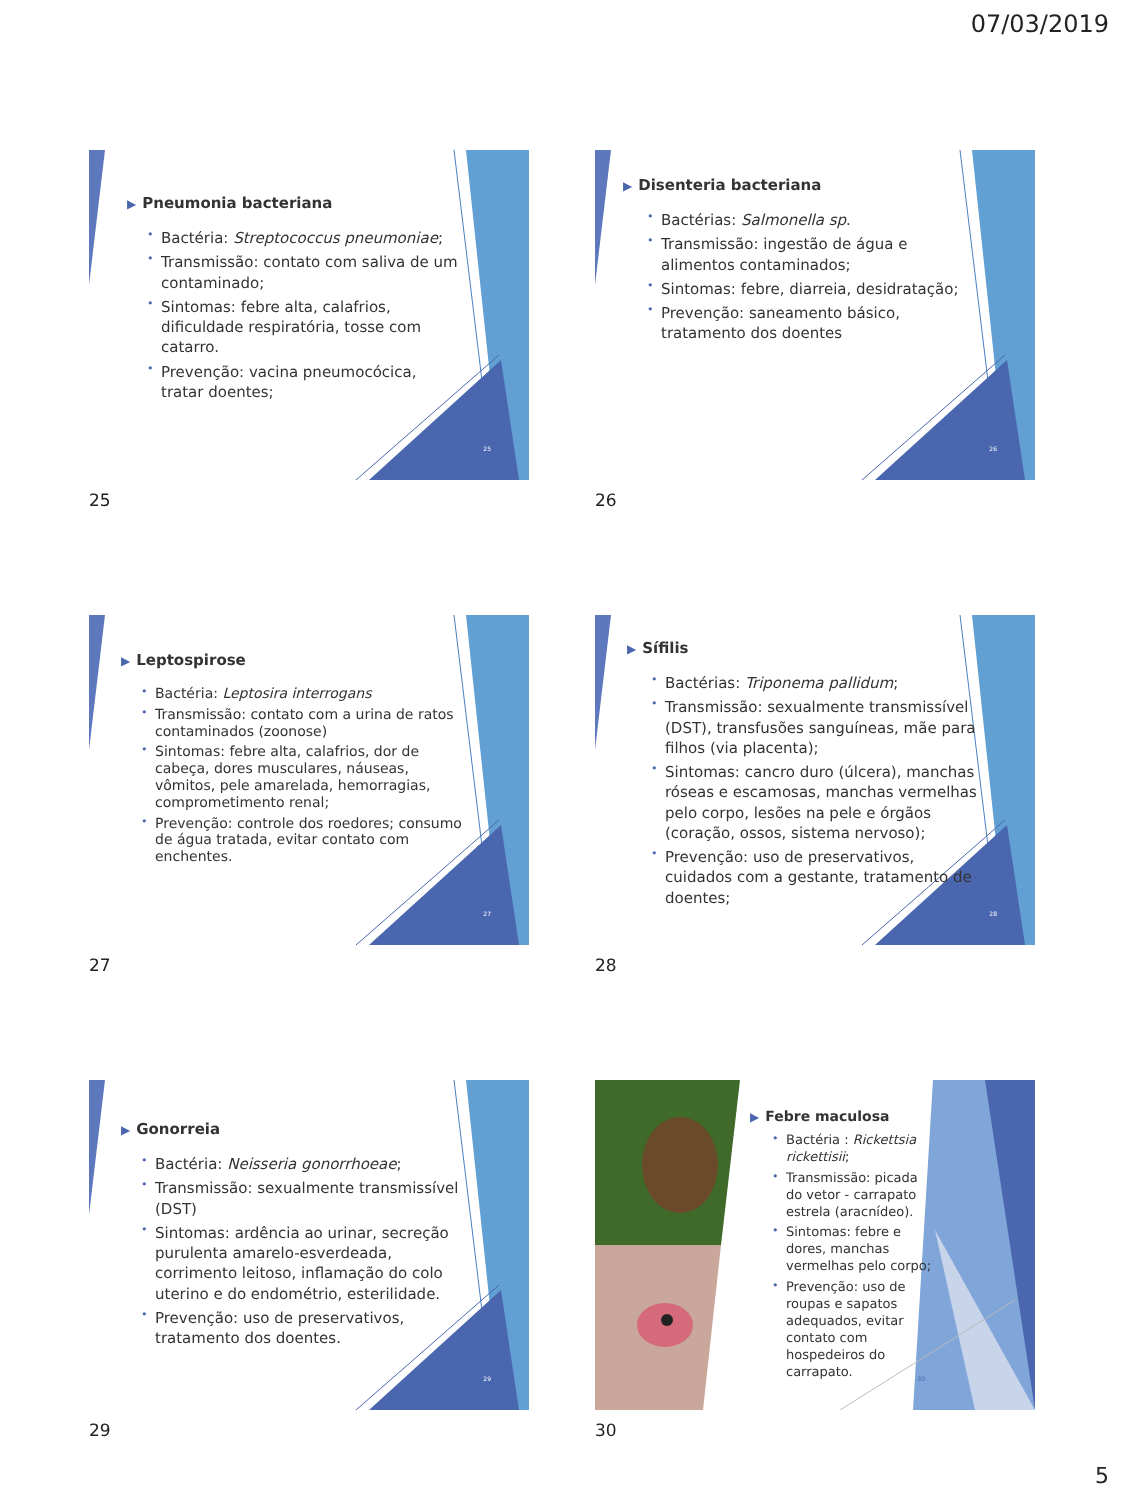07/03/2019
▶ Pneumonia bacteriana
Bactéria: Streptococcus pneumoniae;
Transmissão: contato com saliva de um contaminado;
Sintomas: febre alta, calafrios, dificuldade respiratória, tosse com catarro.
Prevenção: vacina pneumocócica, tratar doentes;
25
25
▶ Disenteria bacteriana
Bactérias: Salmonella sp.
Transmissão: ingestão de água e alimentos contaminados;
Sintomas: febre, diarreia, desidratação;
Prevenção: saneamento básico, tratamento dos doentes
26
26
▶ Leptospirose
Bactéria: Leptosira interrogans
Transmissão: contato com a urina de ratos contaminados (zoonose)
Sintomas: febre alta, calafrios, dor de cabeça, dores musculares, náuseas, vômitos, pele amarelada, hemorragias, comprometimento renal;
Prevenção: controle dos roedores; consumo de água tratada, evitar contato com enchentes.
27
27
▶ Sífilis
Bactérias: Triponema pallidum;
Transmissão: sexualmente transmissível (DST), transfusões sanguíneas, mãe para filhos (via placenta);
Sintomas: cancro duro (úlcera), manchas róseas e escamosas, manchas vermelhas pelo corpo, lesões na pele e órgãos (coração, ossos, sistema nervoso);
Prevenção: uso de preservativos, cuidados com a gestante, tratamento de doentes;
28
28
▶ Gonorreia
Bactéria: Neisseria gonorrhoeae;
Transmissão: sexualmente transmissível (DST)
Sintomas: ardência ao urinar, secreção purulenta amarelo-esverdeada, corrimento leitoso, inflamação do colo uterino e do endométrio, esterilidade.
Prevenção: uso de preservativos, tratamento dos doentes.
29
29
▶ Febre maculosa
Bactéria : Rickettsia rickettisii;
Transmissão: picada do vetor - carrapato estrela (aracnídeo).
Sintomas: febre e dores, manchas vermelhas pelo corpo;
Prevenção: uso de roupas e sapatos adequados, evitar contato com hospedeiros do carrapato.
30
30
5